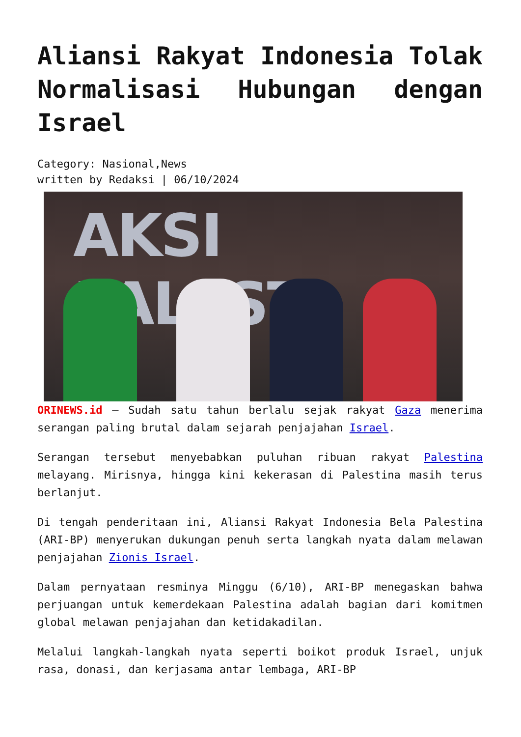Aliansi Rakyat Indonesia Tolak Normalisasi Hubungan dengan Israel
Category: Nasional,News
written by Redaksi | 06/10/2024
AKSI PALESTI
ORINEWS.id – Sudah satu tahun berlalu sejak rakyat Gaza menerima serangan paling brutal dalam sejarah penjajahan Israel.
Serangan tersebut menyebabkan puluhan ribuan rakyat Palestina melayang. Mirisnya, hingga kini kekerasan di Palestina masih terus berlanjut.
Di tengah penderitaan ini, Aliansi Rakyat Indonesia Bela Palestina (ARI-BP) menyerukan dukungan penuh serta langkah nyata dalam melawan penjajahan Zionis Israel.
Dalam pernyataan resminya Minggu (6/10), ARI-BP menegaskan bahwa perjuangan untuk kemerdekaan Palestina adalah bagian dari komitmen global melawan penjajahan dan ketidakadilan.
Melalui langkah-langkah nyata seperti boikot produk Israel, unjuk rasa, donasi, dan kerjasama antar lembaga, ARI-BP